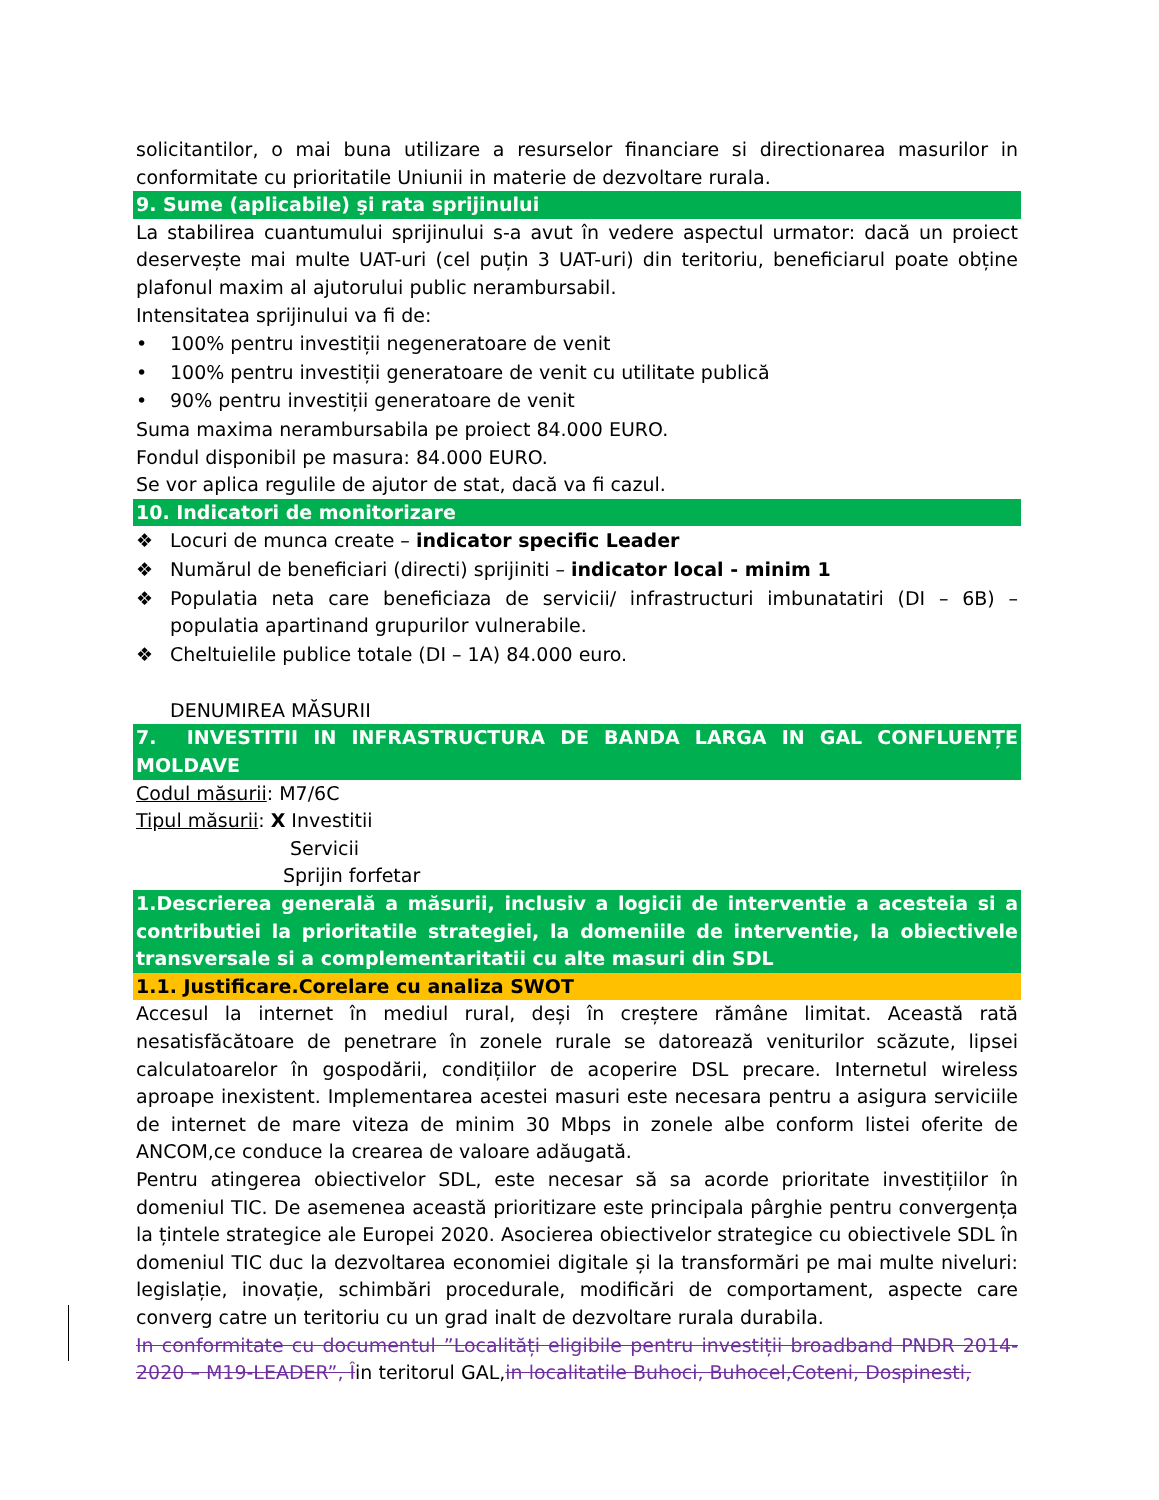solicitantilor, o mai buna utilizare a resurselor financiare si directionarea masurilor in conformitate cu prioritatile Uniunii in materie de dezvoltare rurala.
9. Sume (aplicabile) şi rata sprijinului
La stabilirea cuantumului sprijinului s-a avut în vedere aspectul urmator: dacă un proiect deservește mai multe UAT-uri (cel puțin 3 UAT-uri) din teritoriu, beneficiarul poate obține plafonul maxim al ajutorului public nerambursabil.
Intensitatea sprijinului va fi de:
• 100% pentru investiții negeneratoare de venit
• 100% pentru investiții generatoare de venit cu utilitate publică
• 90% pentru investiții generatoare de venit
Suma maxima nerambursabila pe proiect 84.000 EURO.
Fondul disponibil pe masura: 84.000 EURO.
Se vor aplica regulile de ajutor de stat, dacă va fi cazul.
10. Indicatori de monitorizare
❖ Locuri de munca create – indicator specific Leader
❖ Numărul de beneficiari (directi) sprijiniti – indicator local - minim 1
❖ Populatia neta care beneficiaza de servicii/ infrastructuri imbunatatiri (DI – 6B) –populatia apartinand grupurilor vulnerabile.
❖ Cheltuielile publice totale (DI – 1A) 84.000 euro.
DENUMIREA MĂSURII
7. INVESTITII IN INFRASTRUCTURA DE BANDA LARGA IN GAL CONFLUENȚE MOLDAVE
Codul măsurii: M7/6C
Tipul măsurii: X Investitii
Servicii
Sprijin forfetar
1.Descrierea generală a măsurii, inclusiv a logicii de interventie a acesteia si a contributiei la prioritatile strategiei, la domeniile de interventie, la obiectivele transversale si a complementaritatii cu alte masuri din SDL
1.1. Justificare.Corelare cu analiza SWOT
Accesul la internet în mediul rural, deși în creștere rămâne limitat. Această rată nesatisfăcătoare de penetrare în zonele rurale se datorează veniturilor scăzute, lipsei calculatoarelor în gospodării, condițiilor de acoperire DSL precare. Internetul wireless aproape inexistent. Implementarea acestei masuri este necesara pentru a asigura serviciile de internet de mare viteza de minim 30 Mbps in zonele albe conform listei oferite de ANCOM,ce conduce la crearea de valoare adăugată.
Pentru atingerea obiectivelor SDL, este necesar să sa acorde prioritate investițiilor în domeniul TIC. De asemenea această prioritizare este principala pârghie pentru convergența la țintele strategice ale Europei 2020. Asocierea obiectivelor strategice cu obiectivele SDL în domeniul TIC duc la dezvoltarea economiei digitale și la transformări pe mai multe niveluri: legislație, inovație, schimbări procedurale, modificări de comportament, aspecte care converg catre un teritoriu cu un grad inalt de dezvoltare rurala durabila.
In conformitate cu documentul ”Localități eligibile pentru investiții broadband PNDR 2014-2020 – M19-LEADER”, Îin teritorul GAL,in localitatile Buhoci, Buhocel,Coteni, Dospinesti,